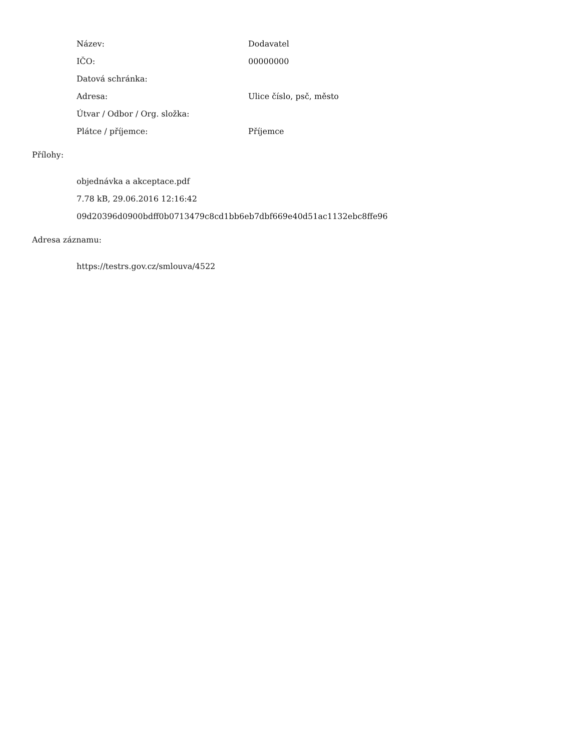| Název: | Dodavatel |
| IČO: | 00000000 |
| Datová schránka: | |
| Adresa: | Ulice číslo, psč, město |
| Útvar / Odbor / Org. složka: | |
| Plátce / příjemce: | Příjemce |
Přílohy:
objednávka a akceptace.pdf
7.78 kB, 29.06.2016 12:16:42
09d20396d0900bdff0b0713479c8cd1bb6eb7dbf669e40d51ac1132ebc8ffe96
Adresa záznamu:
https://testrs.gov.cz/smlouva/4522